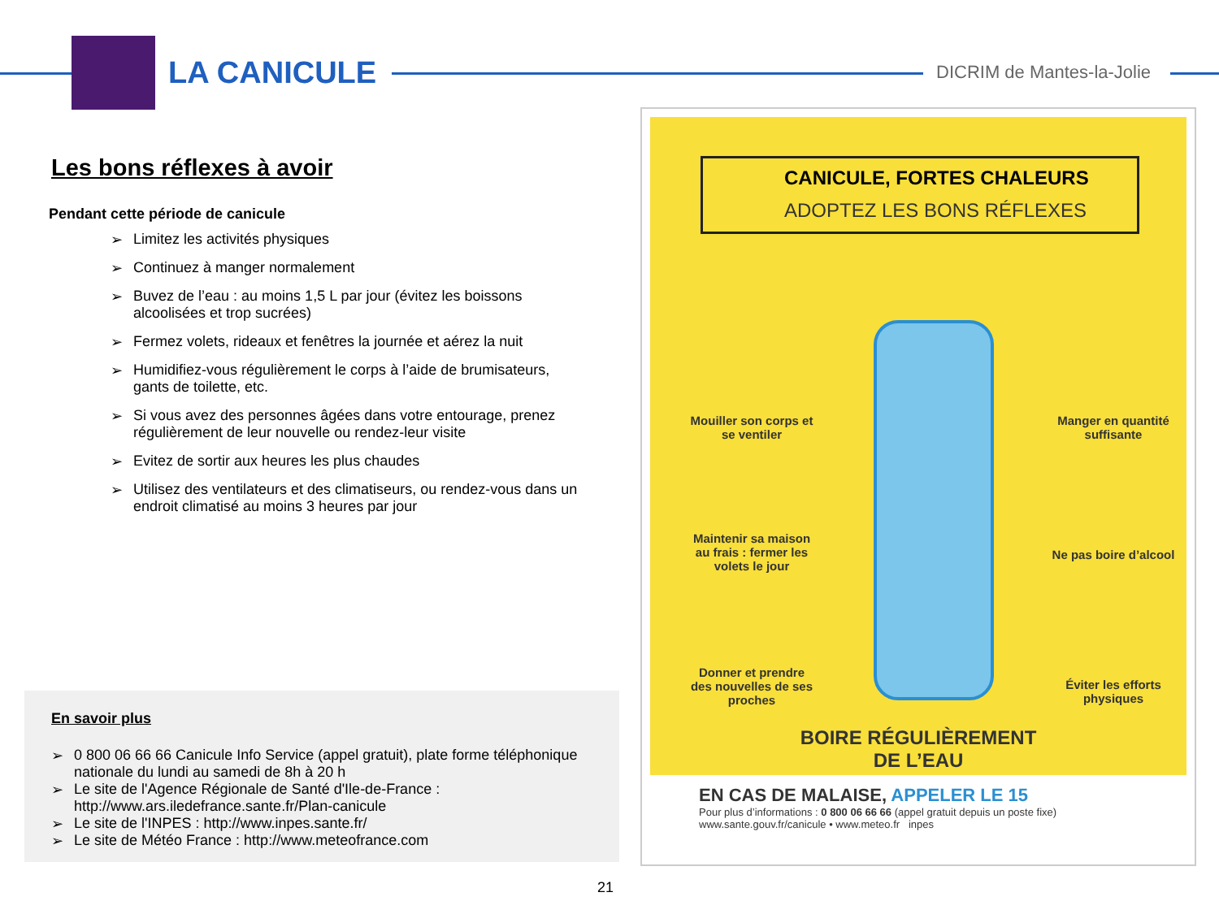LA CANICULE DICRIM de Mantes-la-Jolie
Les bons réflexes à avoir
Pendant cette période de canicule
➢ Limitez les activités physiques
➢ Continuez à manger normalement
➢ Buvez de l’eau : au moins 1,5 L par jour (évitez les boissons alcoolisées et trop sucrées)
➢ Fermez volets, rideaux et fenêtres la journée et aérez la nuit
➢ Humidifiez-vous régulièrement le corps à l’aide de brumisateurs, gants de toilette, etc.
➢ Si vous avez des personnes âgées dans votre entourage, prenez régulièrement de leur nouvelle ou rendez-leur visite
➢ Evitez de sortir aux heures les plus chaudes
➢ Utilisez des ventilateurs et des climatiseurs, ou rendez-vous dans un endroit climatisé au moins 3 heures par jour
En savoir plus
➢ 0 800 06 66 66 Canicule Info Service (appel gratuit), plate forme téléphonique nationale du lundi au samedi de 8h à 20 h
➢ Le site de l'Agence Régionale de Santé d'Ile-de-France : http://www.ars.iledefrance.sante.fr/Plan-canicule
➢ Le site de l'INPES : http://www.inpes.sante.fr/
➢ Le site de Météo France : http://www.meteofrance.com
CANICULE, FORTES CHALEURS
ADOPTEZ LES BONS RÉFLEXES
Mouiller son corps et se ventiler
Manger en quantité suffisante
Maintenir sa maison au frais : fermer les volets le jour
Ne pas boire d’alcool
Donner et prendre des nouvelles de ses proches
Éviter les efforts physiques
BOIRE RÉGULIÈREMENT
DE L’EAU
EN CAS DE MALAISE, APPELER LE 15
Pour plus d’informations : 0 800 06 66 66 (appel gratuit depuis un poste fixe)
www.sante.gouv.fr/canicule • www.meteo.fr inpes
21